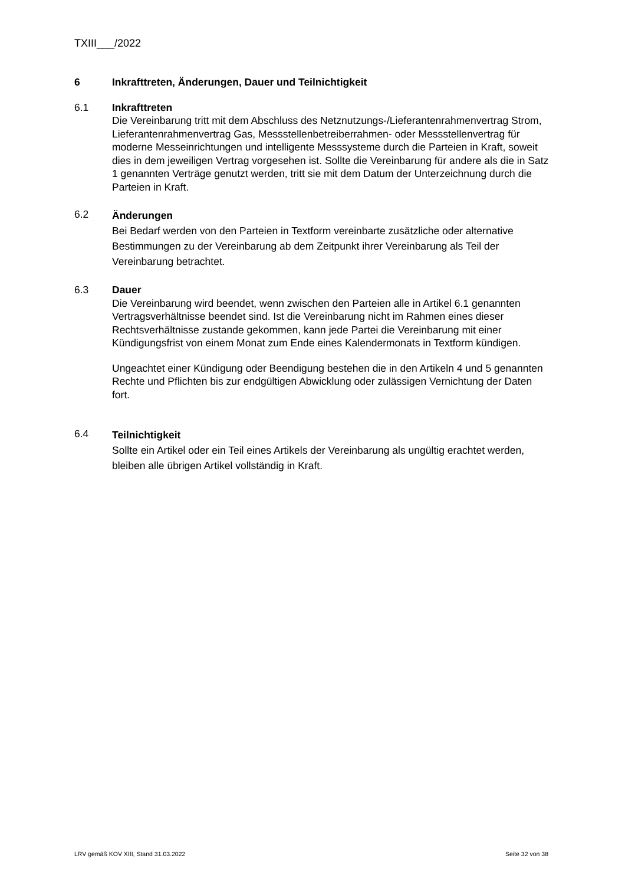TXIII___/2022
6 Inkrafttreten, Änderungen, Dauer und Teilnichtigkeit
6.1 Inkrafttreten
Die Vereinbarung tritt mit dem Abschluss des Netznutzungs-/Lieferantenrahmenvertrag Strom, Lieferantenrahmenvertrag Gas, Messstellenbetreiberrahmen- oder Messstellenvertrag für moderne Messeinrichtungen und intelligente Messsysteme durch die Parteien in Kraft, soweit dies in dem jeweiligen Vertrag vorgesehen ist. Sollte die Vereinbarung für andere als die in Satz 1 genannten Verträge genutzt werden, tritt sie mit dem Datum der Unterzeichnung durch die Parteien in Kraft.
6.2
Änderungen
Bei Bedarf werden von den Parteien in Textform vereinbarte zusätzliche oder alternative Bestimmungen zu der Vereinbarung ab dem Zeitpunkt ihrer Vereinbarung als Teil der Vereinbarung betrachtet.
6.3 Dauer
Die Vereinbarung wird beendet, wenn zwischen den Parteien alle in Artikel 6.1 genannten Vertragsverhältnisse beendet sind. Ist die Vereinbarung nicht im Rahmen eines dieser Rechtsverhältnisse zustande gekommen, kann jede Partei die Vereinbarung mit einer Kündigungsfrist von einem Monat zum Ende eines Kalendermonats in Textform kündigen.
Ungeachtet einer Kündigung oder Beendigung bestehen die in den Artikeln 4 und 5 genannten Rechte und Pflichten bis zur endgültigen Abwicklung oder zulässigen Vernichtung der Daten fort.
6.4
Teilnichtigkeit
Sollte ein Artikel oder ein Teil eines Artikels der Vereinbarung als ungültig erachtet werden, bleiben alle übrigen Artikel vollständig in Kraft.
LRV gemäß KOV XIII, Stand 31.03.2022 Seite 32 von 38